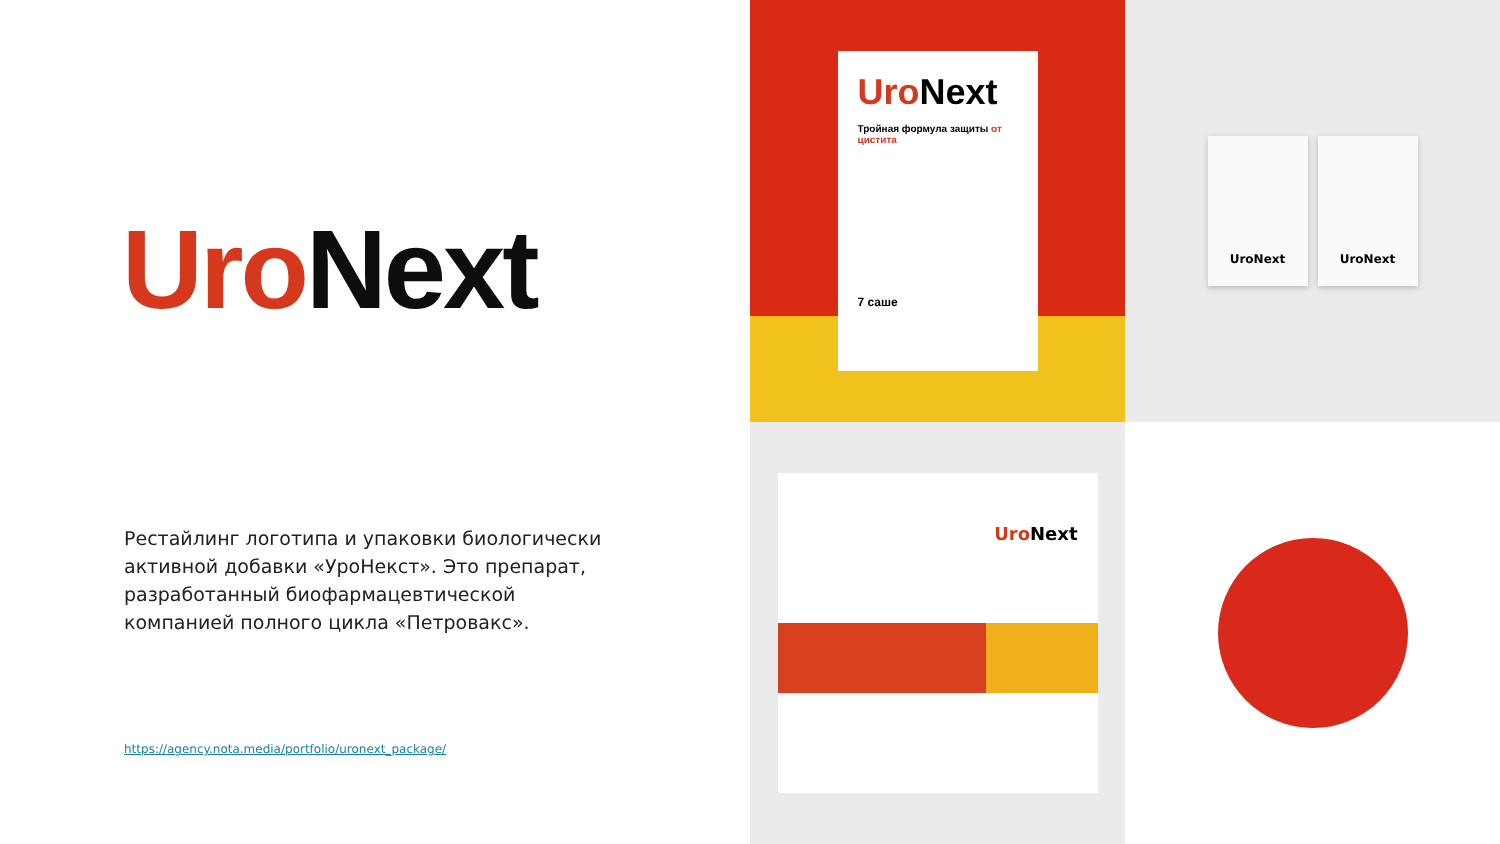Uro Next
Рестайлинг логотипа и упаковки биологически активной добавки «УроНекст». Это препарат, разработанный биофармацевтической компанией полного цикла «Петровакс».
https://agency.nota.media/portfolio/uronext_package/
Uro Next
Тройная формула защиты от цистита
7 саше
UroNext UroNext
Uro Next